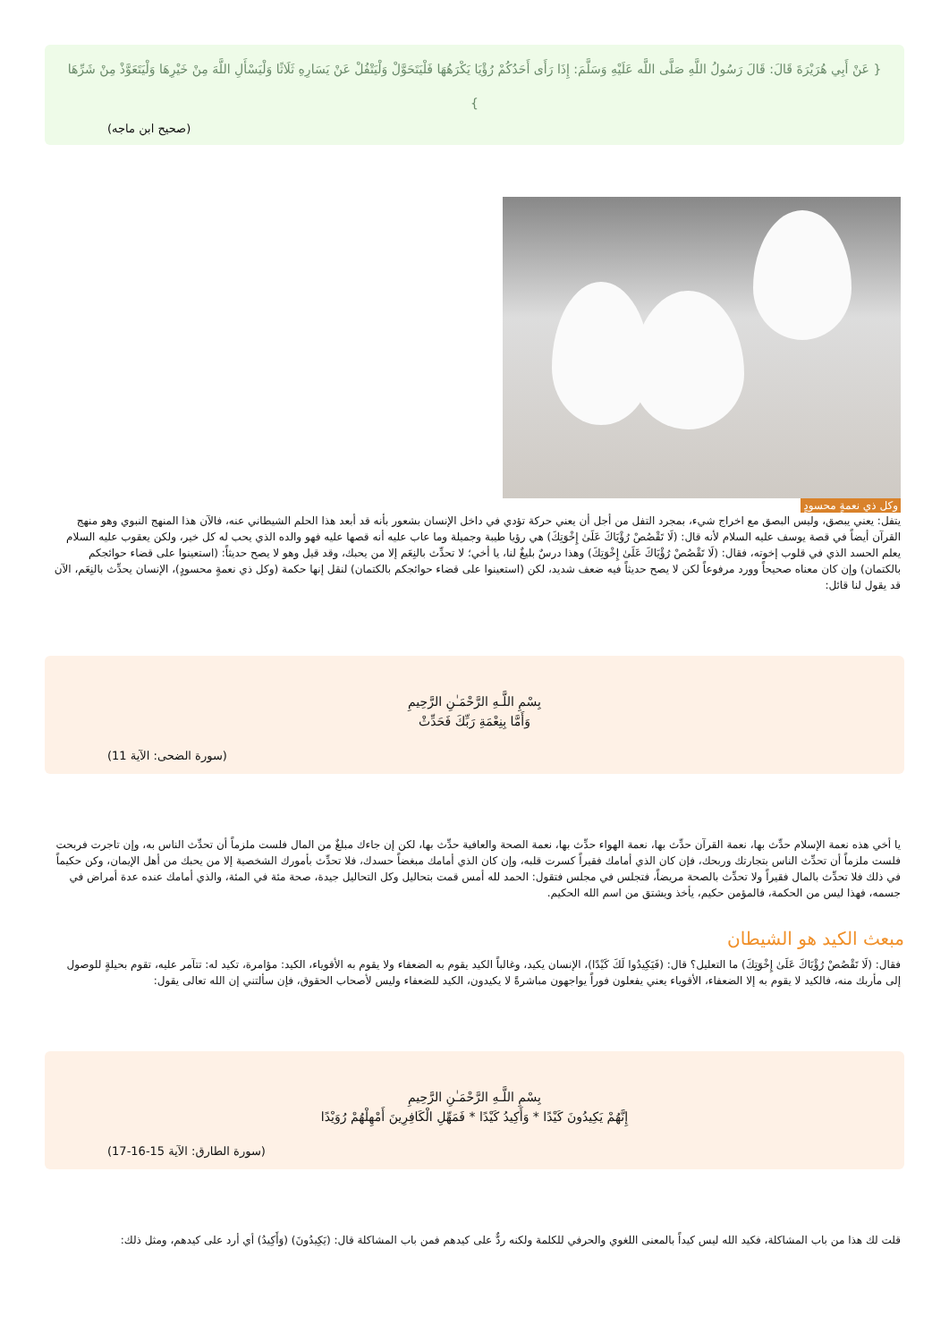{ عَنْ أَبِي هُرَيْرَةَ قَالَ: قَالَ رَسُولُ اللَّهِ صَلَّى اللَّه عَلَيْهِ وَسَلَّمَ: إِذَا رَأَى أَحَدُكُمْ رُؤْيَا يَكْرَهُهَا فَلْيَتَحَوَّلْ وَلْيَتْفُلْ عَنْ يَسَارِهِ ثَلَاثًا وَلْيَسْأَلِ اللَّهَ مِنْ خَيْرِهَا وَلْيَتَعَوَّذْ مِنْ شَرِّهَا }
(صحيح ابن ماجه)
وكل ذي نعمةٍ محسودٍ
يتفل: يعني يبصق، وليس البصق مع اخراج شيء، بمجرد التفل من أجل أن يعني حركة تؤدي في داخل الإنسان بشعور بأنه قد أبعد هذا الحلم الشيطاني عنه، فالآن هذا المنهج النبوي وهو منهج القرآن أيضاً في قصة يوسف عليه السلام لأنه قال: (لَا تَقْصُصْ رُؤْيَاكَ عَلَىٰ إِخْوَتِكَ) هي رؤيا طيبة وجميلة وما عاب عليه أنه قصها عليه فهو والده الذي يحب له كل خير، ولكن يعقوب عليه السلام يعلم الحسد الذي في قلوب إخوته، فقال: (لَا تَقْصُصْ رُؤْيَاكَ عَلَىٰ إِخْوَتِكَ) وهذا درسٌ بليغٌ لنا، يا أخي؛ لا تحدِّث بالنِعَم إلا من يحبك، وقد قيل وهو لا يصح حديثاً: (استعينوا على قضاء حوائجكم بالكتمان) وإن كان معناه صحيحاً وورد مرفوعاً لكن لا يصح حديثاً فيه ضعف شديد، لكن (استعينوا على قضاء حوائجكم بالكتمان) لنقل إنها حكمة (وكل ذي نعمةٍ محسودٍ)، الإنسان يحدِّث بالنِعَم، الآن قد يقول لنا قائل:
بِسْمِ اللَّـهِ الرَّحْمَـٰنِ الرَّحِيمِ
وَأَمَّا بِنِعْمَةِ رَبِّكَ فَحَدِّثْ
(سورة الضحى: الآية 11)
يا أخي هذه نعمة الإسلام حدِّث بها، نعمة القرآن حدِّث بها، نعمة الهواء حدِّث بها، نعمة الصحة والعافية حدِّث بها، لكن إن جاءك مبلغٌ من المال فلست ملزماً أن تحدِّث الناس به، وإن تاجرت فربحت فلست ملزماً أن تحدِّث الناس بتجارتك وربحك، فإن كان الذي أمامك فقيراً كسرت قلبه، وإن كان الذي أمامك مبغضاً حسدك، فلا تحدِّث بأمورك الشخصية إلا من يحبك من أهل الإيمان، وكن حكيماً في ذلك فلا تحدِّث بالمال فقيراً ولا تحدِّث بالصحة مريضاً، فتجلس في مجلس فتقول: الحمد لله أمس قمت بتحاليل وكل التحاليل جيدة، صحة مئة في المئة، والذي أمامك عنده عدة أمراض في جسمه، فهذا ليس من الحكمة، فالمؤمن حكيم، يأخذ ويشتق من اسم الله الحكيم.
مبعث الكيد هو الشيطان
فقال: (لَا تَقْصُصْ رُؤْيَاكَ عَلَىٰ إِخْوَتِكَ) ما التعليل؟ قال: (فَيَكِيدُوا لَكَ كَيْدًا)، الإنسان يكيد، وغالباً الكيد يقوم به الضعفاء ولا يقوم به الأقوياء، الكيد: مؤامرة، تكيد له: تتآمر عليه، تقوم بحيلةٍ للوصول إلى مأربك منه، فالكيد لا يقوم به إلا الضعفاء، الأقوياء يعني يفعلون فوراً يواجهون مباشرةً لا يكيدون، الكيد للضعفاء وليس لأصحاب الحقوق، فإن سألتني إن الله تعالى يقول:
بِسْمِ اللَّـهِ الرَّحْمَـٰنِ الرَّحِيمِ
إِنَّهُمْ يَكِيدُونَ كَيْدًا * وَأَكِيدُ كَيْدًا * فَمَهِّلِ الْكَافِرِينَ أَمْهِلْهُمْ رُوَيْدًا
(سورة الطارق: الآية 15-16-17)
قلت لك هذا من باب المشاكلة، فكيد الله ليس كيداً بالمعنى اللغوي والحرفي للكلمة ولكنه ردٌّ على كيدهم فمن باب المشاكلة قال: (يَكِيدُونَ) (وَأَكِيدُ) أي أرد على كيدهم، ومثل ذلك: